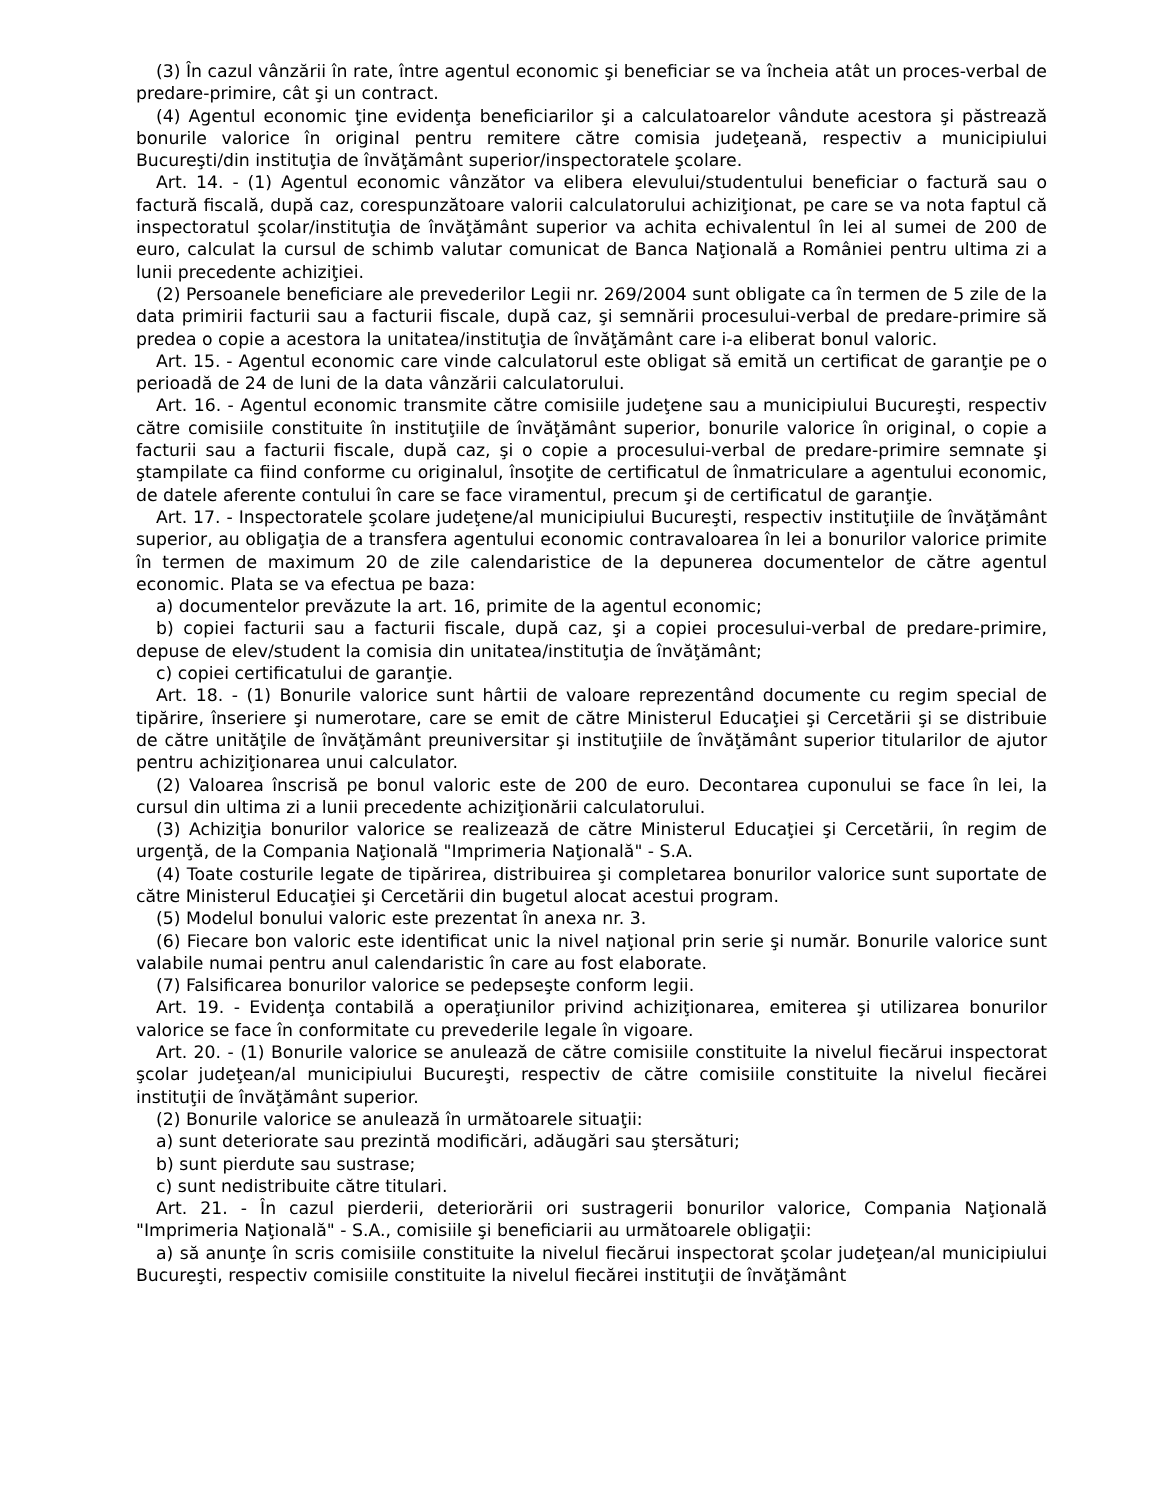(3) În cazul vânzării în rate, între agentul economic şi beneficiar se va încheia atât un proces-verbal de predare-primire, cât şi un contract.
(4) Agentul economic ţine evidenţa beneficiarilor şi a calculatoarelor vândute acestora şi păstrează bonurile valorice în original pentru remitere către comisia judeţeană, respectiv a municipiului Bucureşti/din instituţia de învăţământ superior/inspectoratele şcolare.
Art. 14. - (1) Agentul economic vânzător va elibera elevului/studentului beneficiar o factură sau o factură fiscală, după caz, corespunzătoare valorii calculatorului achiziţionat, pe care se va nota faptul că inspectoratul şcolar/instituţia de învăţământ superior va achita echivalentul în lei al sumei de 200 de euro, calculat la cursul de schimb valutar comunicat de Banca Naţională a României pentru ultima zi a lunii precedente achiziţiei.
(2) Persoanele beneficiare ale prevederilor Legii nr. 269/2004 sunt obligate ca în termen de 5 zile de la data primirii facturii sau a facturii fiscale, după caz, şi semnării procesului-verbal de predare-primire să predea o copie a acestora la unitatea/instituţia de învăţământ care i-a eliberat bonul valoric.
Art. 15. - Agentul economic care vinde calculatorul este obligat să emită un certificat de garanţie pe o perioadă de 24 de luni de la data vânzării calculatorului.
Art. 16. - Agentul economic transmite către comisiile judeţene sau a municipiului Bucureşti, respectiv către comisiile constituite în instituţiile de învăţământ superior, bonurile valorice în original, o copie a facturii sau a facturii fiscale, după caz, şi o copie a procesului-verbal de predare-primire semnate şi ştampilate ca fiind conforme cu originalul, însoţite de certificatul de înmatriculare a agentului economic, de datele aferente contului în care se face viramentul, precum şi de certificatul de garanţie.
Art. 17. - Inspectoratele şcolare judeţene/al municipiului Bucureşti, respectiv instituţiile de învăţământ superior, au obligaţia de a transfera agentului economic contravaloarea în lei a bonurilor valorice primite în termen de maximum 20 de zile calendaristice de la depunerea documentelor de către agentul economic. Plata se va efectua pe baza:
a) documentelor prevăzute la art. 16, primite de la agentul economic;
b) copiei facturii sau a facturii fiscale, după caz, şi a copiei procesului-verbal de predare-primire, depuse de elev/student la comisia din unitatea/instituţia de învăţământ;
c) copiei certificatului de garanţie.
Art. 18. - (1) Bonurile valorice sunt hârtii de valoare reprezentând documente cu regim special de tipărire, înseriere şi numerotare, care se emit de către Ministerul Educaţiei şi Cercetării şi se distribuie de către unităţile de învăţământ preuniversitar şi instituţiile de învăţământ superior titularilor de ajutor pentru achiziţionarea unui calculator.
(2) Valoarea înscrisă pe bonul valoric este de 200 de euro. Decontarea cuponului se face în lei, la cursul din ultima zi a lunii precedente achiziţionării calculatorului.
(3) Achiziţia bonurilor valorice se realizează de către Ministerul Educaţiei şi Cercetării, în regim de urgenţă, de la Compania Naţională "Imprimeria Naţională" - S.A.
(4) Toate costurile legate de tipărirea, distribuirea şi completarea bonurilor valorice sunt suportate de către Ministerul Educaţiei şi Cercetării din bugetul alocat acestui program.
(5) Modelul bonului valoric este prezentat în anexa nr. 3.
(6) Fiecare bon valoric este identificat unic la nivel naţional prin serie şi număr. Bonurile valorice sunt valabile numai pentru anul calendaristic în care au fost elaborate.
(7) Falsificarea bonurilor valorice se pedepseşte conform legii.
Art. 19. - Evidenţa contabilă a operaţiunilor privind achiziţionarea, emiterea şi utilizarea bonurilor valorice se face în conformitate cu prevederile legale în vigoare.
Art. 20. - (1) Bonurile valorice se anulează de către comisiile constituite la nivelul fiecărui inspectorat şcolar judeţean/al municipiului Bucureşti, respectiv de către comisiile constituite la nivelul fiecărei instituţii de învăţământ superior.
(2) Bonurile valorice se anulează în următoarele situaţii:
a) sunt deteriorate sau prezintă modificări, adăugări sau ştersături;
b) sunt pierdute sau sustrase;
c) sunt nedistribuite către titulari.
Art. 21. - În cazul pierderii, deteriorării ori sustragerii bonurilor valorice, Compania Naţională "Imprimeria Naţională" - S.A., comisiile şi beneficiarii au următoarele obligaţii:
a) să anunţe în scris comisiile constituite la nivelul fiecărui inspectorat şcolar judeţean/al municipiului Bucureşti, respectiv comisiile constituite la nivelul fiecărei instituţii de învăţământ